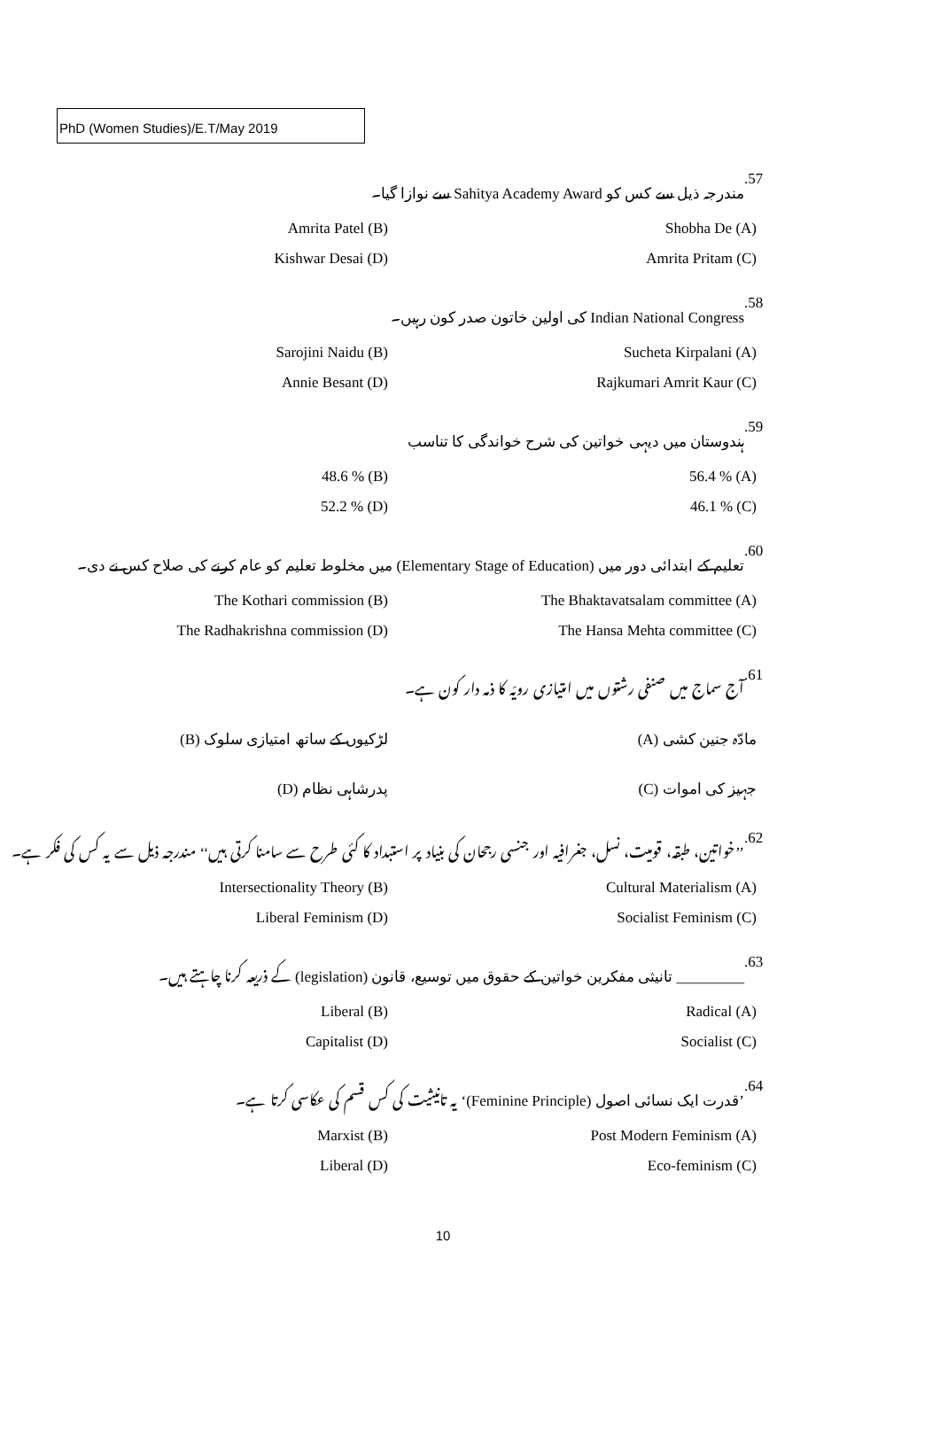PhD (Women Studies)/E.T/May 2019
.57 مندرجہ ذیل سے کس کو Sahitya Academy Award سے نوازا گیا۔
Amrita Patel (B) Shobha De (A)
Kishwar Desai (D) Amrita Pritam (C)
.58 Indian National Congress کی اولین خاتون صدر کون رہیں۔
Sarojini Naidu (B) Sucheta Kirpalani (A)
Annie Besant (D) Rajkumari Amrit Kaur (C)
.59 ہندوستان میں دیہی خواتین کی شرح خواندگی کا تناسب
48.6 % (B) 56.4 % (A)
52.2 % (D) 46.1 % (C)
.60 تعلیم کے ابتدائی دور میں (Elementary Stage of Education) میں مخلوط تعلیم کو عام کرنے کی صلاح کس نے دی۔
The Kothari commission (B) The Bhaktavatsalam committee (A)
The Radhakrishna commission (D) The Hansa Mehta committee (C)
.61 آج سماج میں صنفی رشتوں میں امتیازی رویّہ کا ذمہ دار کون ہے۔
(B) لڑکیوں کے ساتھ امتیازی سلوک (A) مادّہ جنین کشی
(D) پدرشاہی نظام (C) جہیز کی اموات
.62 ’’خواتین، طبقہ، قومیت، نسل، جغرافیہ اور جنسی رجحان کی بنیاد پر استبداد کا کئی طرح سے سامنا کرتی ہیں‘‘ مندرجہ ذیل سے یہ کس کی فکر ہے۔
Intersectionality Theory (B) Cultural Materialism (A)
Liberal Feminism (D) Socialist Feminism (C)
.63 _________ تانیثی مفکرین خواتین کے حقوق میں توسیع، قانون (legislation) کے ذریعہ کرنا چاہتے ہیں۔
Liberal (B) Radical (A)
Capitalist (D) Socialist (C)
.64 ’قدرت ایک نسائی اصول (Feminine Principle)‘ یہ تانیثیت کی کس قسم کی عکاسی کرتا ہے۔
Marxist (B) Post Modern Feminism (A)
Liberal (D) Eco-feminism (C)
10